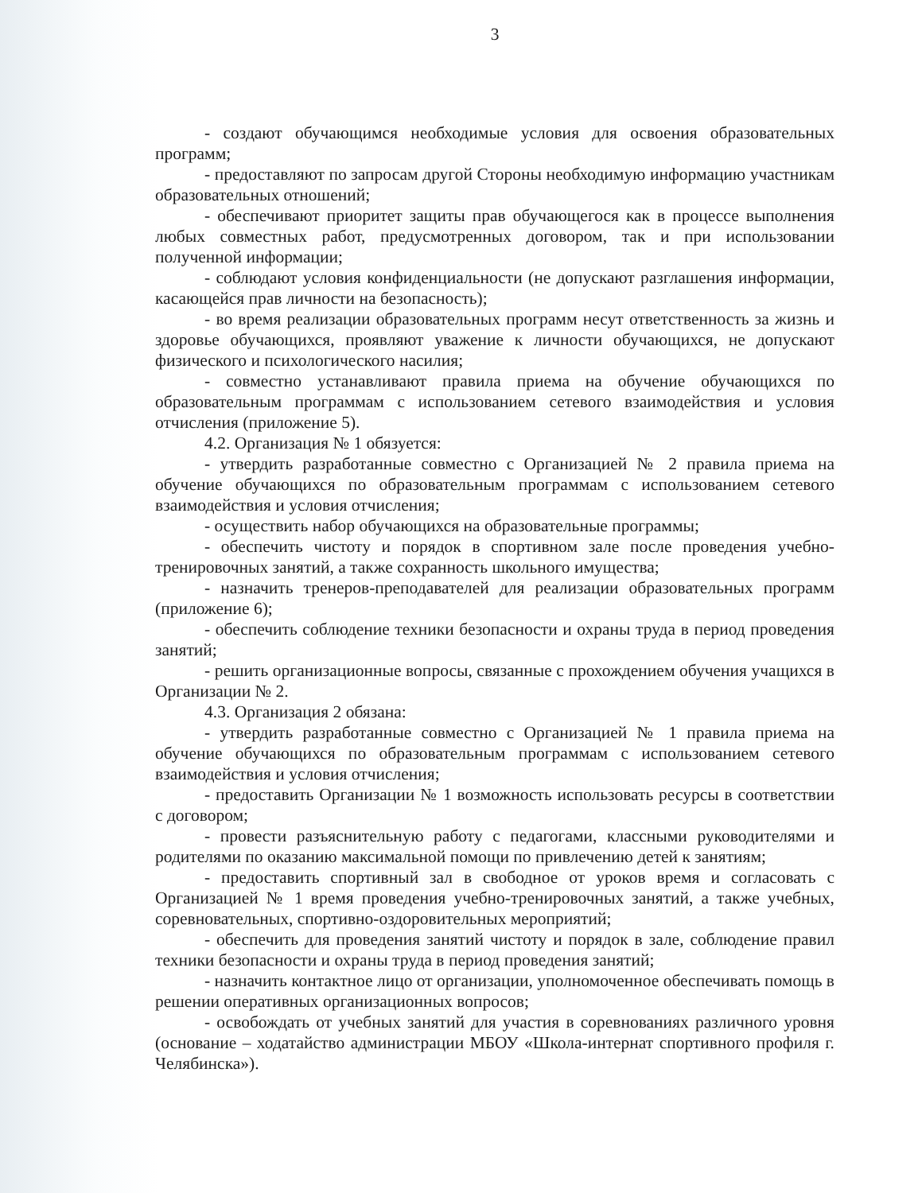3
- создают обучающимся необходимые условия для освоения образовательных программ;
- предоставляют по запросам другой Стороны необходимую информацию участникам образовательных отношений;
- обеспечивают приоритет защиты прав обучающегося как в процессе выполнения любых совместных работ, предусмотренных договором, так и при использовании полученной информации;
- соблюдают условия конфиденциальности (не допускают разглашения информации, касающейся прав личности на безопасность);
- во время реализации образовательных программ несут ответственность за жизнь и здоровье обучающихся, проявляют уважение к личности обучающихся, не допускают физического и психологического насилия;
- совместно устанавливают правила приема на обучение обучающихся по образовательным программам с использованием сетевого взаимодействия и условия отчисления (приложение 5).
4.2. Организация № 1 обязуется:
- утвердить разработанные совместно с Организацией № 2 правила приема на обучение обучающихся по образовательным программам с использованием сетевого взаимодействия и условия отчисления;
- осуществить набор обучающихся на образовательные программы;
- обеспечить чистоту и порядок в спортивном зале после проведения учебно-тренировочных занятий, а также сохранность школьного имущества;
- назначить тренеров-преподавателей для реализации образовательных программ (приложение 6);
- обеспечить соблюдение техники безопасности и охраны труда в период проведения занятий;
- решить организационные вопросы, связанные с прохождением обучения учащихся в Организации № 2.
4.3. Организация 2 обязана:
- утвердить разработанные совместно с Организацией № 1 правила приема на обучение обучающихся по образовательным программам с использованием сетевого взаимодействия и условия отчисления;
- предоставить Организации № 1 возможность использовать ресурсы в соответствии с договором;
- провести разъяснительную работу с педагогами, классными руководителями и родителями по оказанию максимальной помощи по привлечению детей к занятиям;
- предоставить спортивный зал в свободное от уроков время и согласовать с Организацией № 1 время проведения учебно-тренировочных занятий, а также учебных, соревновательных, спортивно-оздоровительных мероприятий;
- обеспечить для проведения занятий чистоту и порядок в зале, соблюдение правил техники безопасности и охраны труда в период проведения занятий;
- назначить контактное лицо от организации, уполномоченное обеспечивать помощь в решении оперативных организационных вопросов;
- освобождать от учебных занятий для участия в соревнованиях различного уровня (основание – ходатайство администрации МБОУ «Школа-интернат спортивного профиля г. Челябинска»).